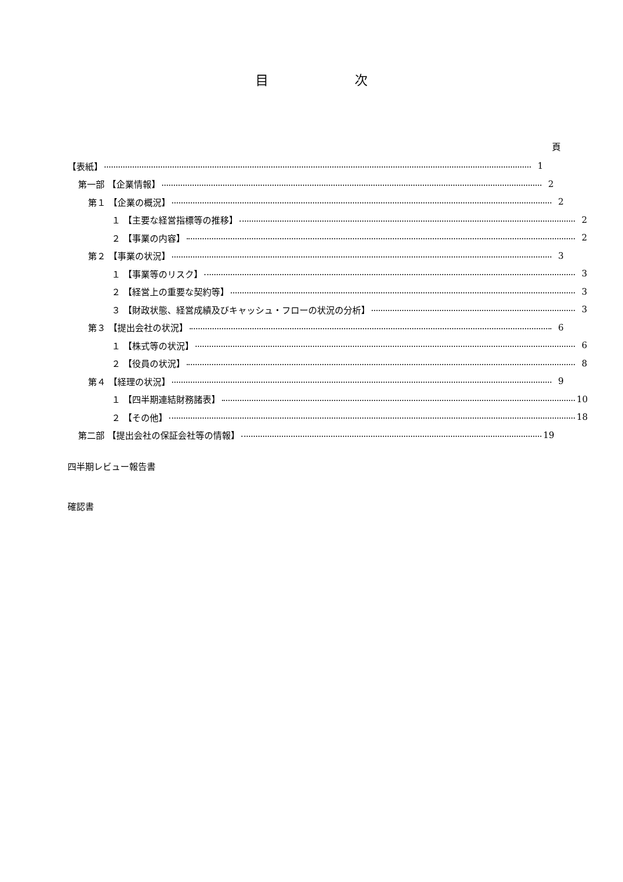目 次
頁
【表紙】 1
第一部 【企業情報】 2
第１ 【企業の概況】 2
１ 【主要な経営指標等の推移】 2
２ 【事業の内容】 2
第２ 【事業の状況】 3
１ 【事業等のリスク】 3
２ 【経営上の重要な契約等】 3
３ 【財政状態、経営成績及びキャッシュ・フローの状況の分析】 3
第３ 【提出会社の状況】 6
１ 【株式等の状況】 6
２ 【役員の状況】 8
第４ 【経理の状況】 9
１ 【四半期連結財務諸表】 10
２ 【その他】 18
第二部 【提出会社の保証会社等の情報】 19
四半期レビュー報告書
確認書